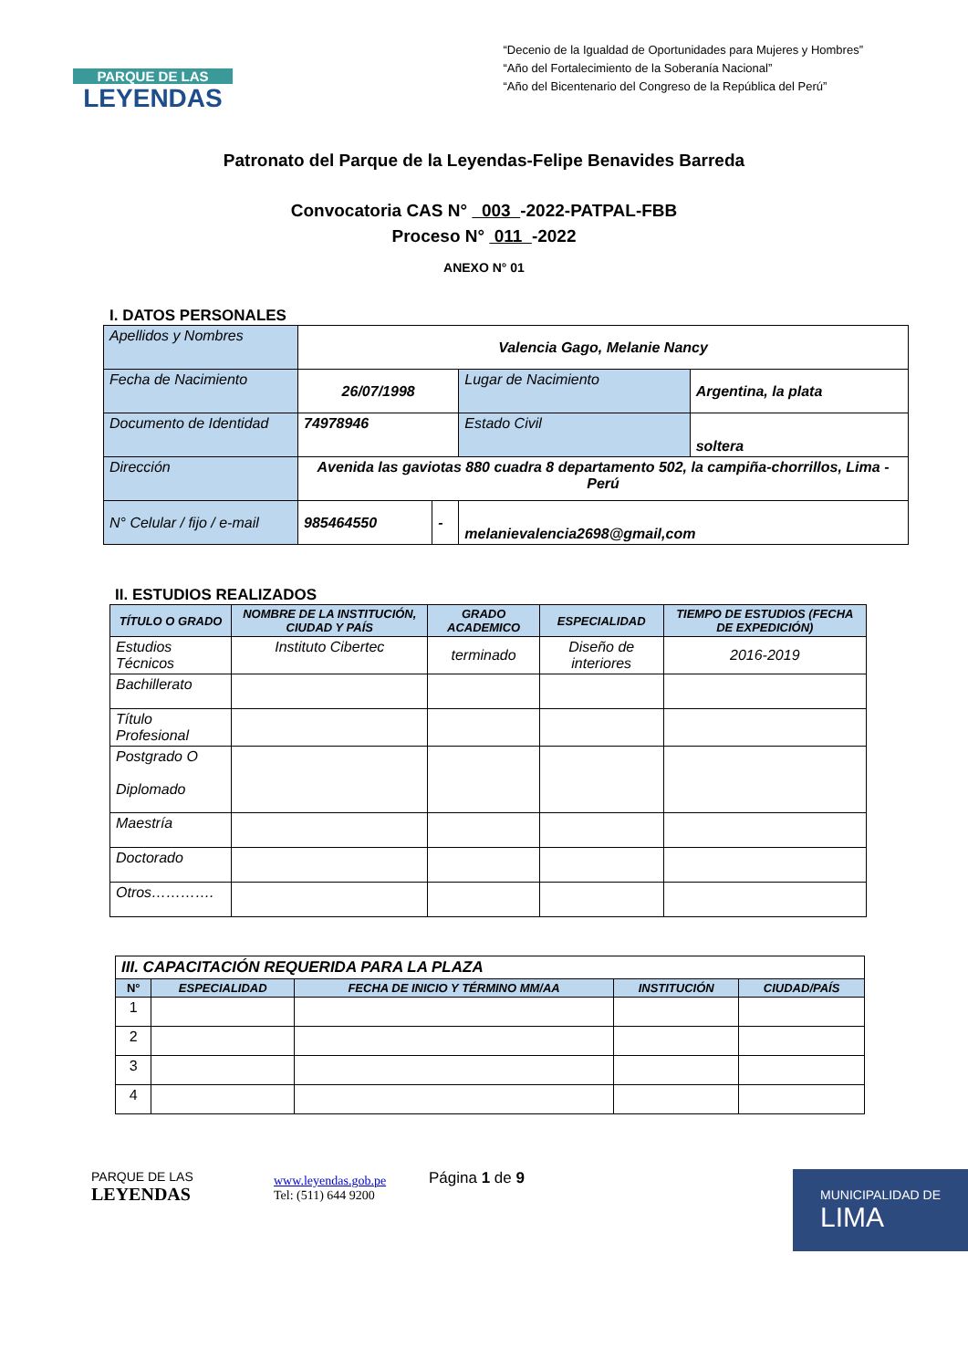PARQUE DE LAS
LEYENDAS
“Decenio de la Igualdad de Oportunidades para Mujeres y Hombres”
“Año del Fortalecimiento de la Soberanía Nacional”
“Año del Bicentenario del Congreso de la República del Perú”
Patronato del Parque de la Leyendas-Felipe Benavides Barreda
Convocatoria CAS N° 003 -2022-PATPAL-FBB
Proceso N° 011 -2022
ANEXO N° 01
I. DATOS PERSONALES
| Apellidos y Nombres | Valencia Gago, Melanie Nancy | | | |
| Fecha de Nacimiento | 26/07/1998 | | Lugar de Nacimiento | Argentina, la plata |
| Documento de Identidad | 74978946 | | Estado Civil | soltera |
| Dirección | Avenida las gaviotas 880 cuadra 8 departamento 502, la campiña-chorrillos, Lima - Perú | | | |
| N° Celular / fijo / e-mail | 985464550 | - | melanievalencia2698@gmail,com | |
II. ESTUDIOS REALIZADOS
| TÍTULO O GRADO | NOMBRE DE LA INSTITUCIÓN, CIUDAD Y PAÍS | GRADO ACADEMICO | ESPECIALIDAD | TIEMPO DE ESTUDIOS (FECHA DE EXPEDICIÓN) |
| --- | --- | --- | --- | --- |
| Estudios Técnicos | Instituto Cibertec | terminado | Diseño de interiores | 2016-2019 |
| Bachillerato | | | | |
| Título Profesional | | | | |
| Postgrado O Diplomado | | | | |
| Maestría | | | | |
| Doctorado | | | | |
| Otros…………. | | | | |
| III. CAPACITACIÓN REQUERIDA PARA LA PLAZA | | | | |
| N° | ESPECIALIDAD | FECHA DE INICIO Y TÉRMINO MM/AA | INSTITUCIÓN | CIUDAD/PAÍS |
| 1 | | | | |
| 2 | | | | |
| 3 | | | | |
| 4 | | | | |
PARQUE DE LAS
LEYENDAS
www.leyendas.gob.pe
Tel: (511) 644 9200
Página 1 de 9
MUNICIPALIDAD DE
LIMA